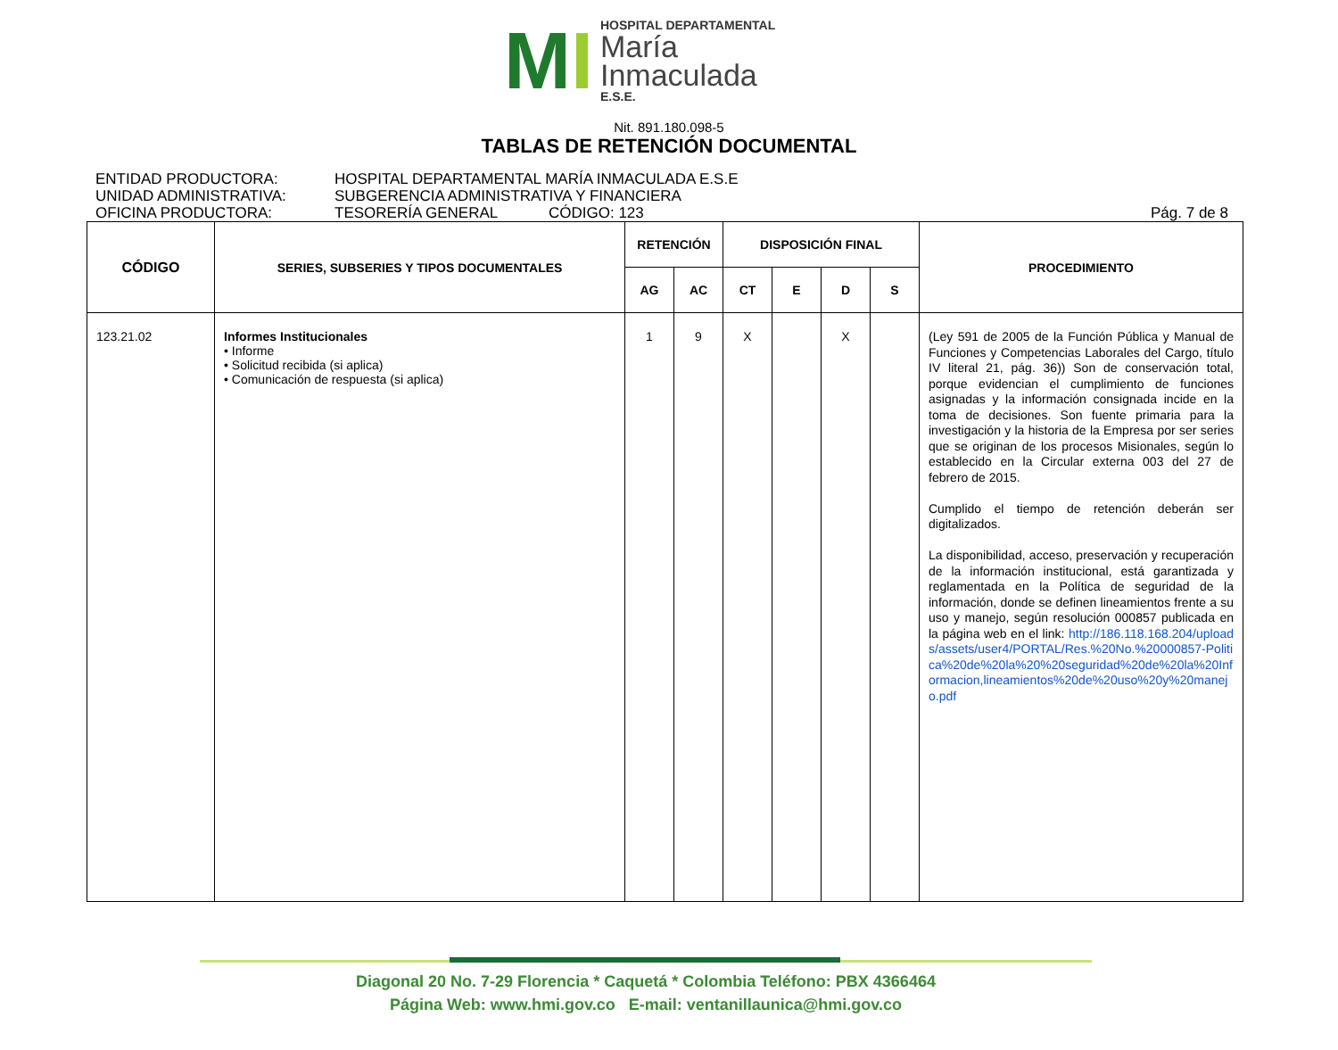MI
HOSPITAL DEPARTAMENTAL
María
Inmaculada
E.S.E.
Nit. 891.180.098-5
TABLAS DE RETENCIÓN DOCUMENTAL
ENTIDAD PRODUCTORA: HOSPITAL DEPARTAMENTAL MARÍA INMACULADA E.S.E
UNIDAD ADMINISTRATIVA: SUBGERENCIA ADMINISTRATIVA Y FINANCIERA
OFICINA PRODUCTORA: TESORERÍA GENERAL CÓDIGO: 123 Pág. 7 de 8
| CÓDIGO | SERIES, SUBSERIES Y TIPOS DOCUMENTALES | RETENCIÓN | | DISPOSICIÓN FINAL | | | | PROCEDIMIENTO |
| --- | --- | --- | --- | --- | --- | --- | --- | --- |
| | | AG | AC | CT | E | D | S | |
| 123.21.02 | Informes Institucionales • Informe • Solicitud recibida (si aplica) • Comunicación de respuesta (si aplica) | 1 | 9 | X | | X | | (Ley 591 de 2005 de la Función Pública y Manual de Funciones y Competencias Laborales del Cargo, título IV literal 21, pág. 36)) Son de conservación total, porque evidencian el cumplimiento de funciones asignadas y la información consignada incide en la toma de decisiones. Son fuente primaria para la investigación y la historia de la Empresa por ser series que se originan de los procesos Misionales, según lo establecido en la Circular externa 003 del 27 de febrero de 2015. Cumplido el tiempo de retención deberán ser digitalizados. La disponibilidad, acceso, preservación y recuperación de la información institucional, está garantizada y reglamentada en la Política de seguridad de la información, donde se definen lineamientos frente a su uso y manejo, según resolución 000857 publicada en la página web en el link: http://186.118.168.204/uploads/assets/user4/PORTAL/Res.%20No.%20000857-Politica%20de%20la%20%20seguridad%20de%20la%20Informacion,lineamientos%20de%20uso%20y%20manejo.pdf |
Diagonal 20 No. 7-29 Florencia * Caquetá * Colombia Teléfono: PBX 4366464
Página Web: www.hmi.gov.co E-mail: ventanillaunica@hmi.gov.co